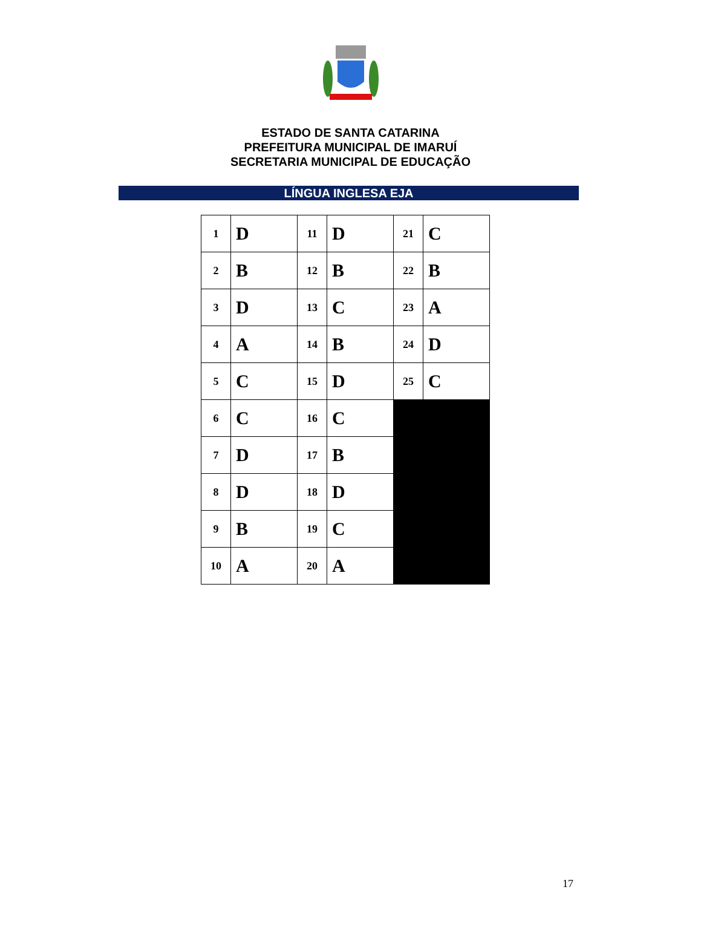ESTADO DE SANTA CATARINA
PREFEITURA MUNICIPAL DE IMARUÍ
SECRETARIA MUNICIPAL DE EDUCAÇÃO
LÍNGUA INGLESA EJA
| 1 | D | 11 | D | 21 | C |
| 2 | B | 12 | B | 22 | B |
| 3 | D | 13 | C | 23 | A |
| 4 | A | 14 | B | 24 | D |
| 5 | C | 15 | D | 25 | C |
| 6 | C | 16 | C | | |
| 7 | D | 17 | B | | |
| 8 | D | 18 | D | | |
| 9 | B | 19 | C | | |
| 10 | A | 20 | A | | |
17